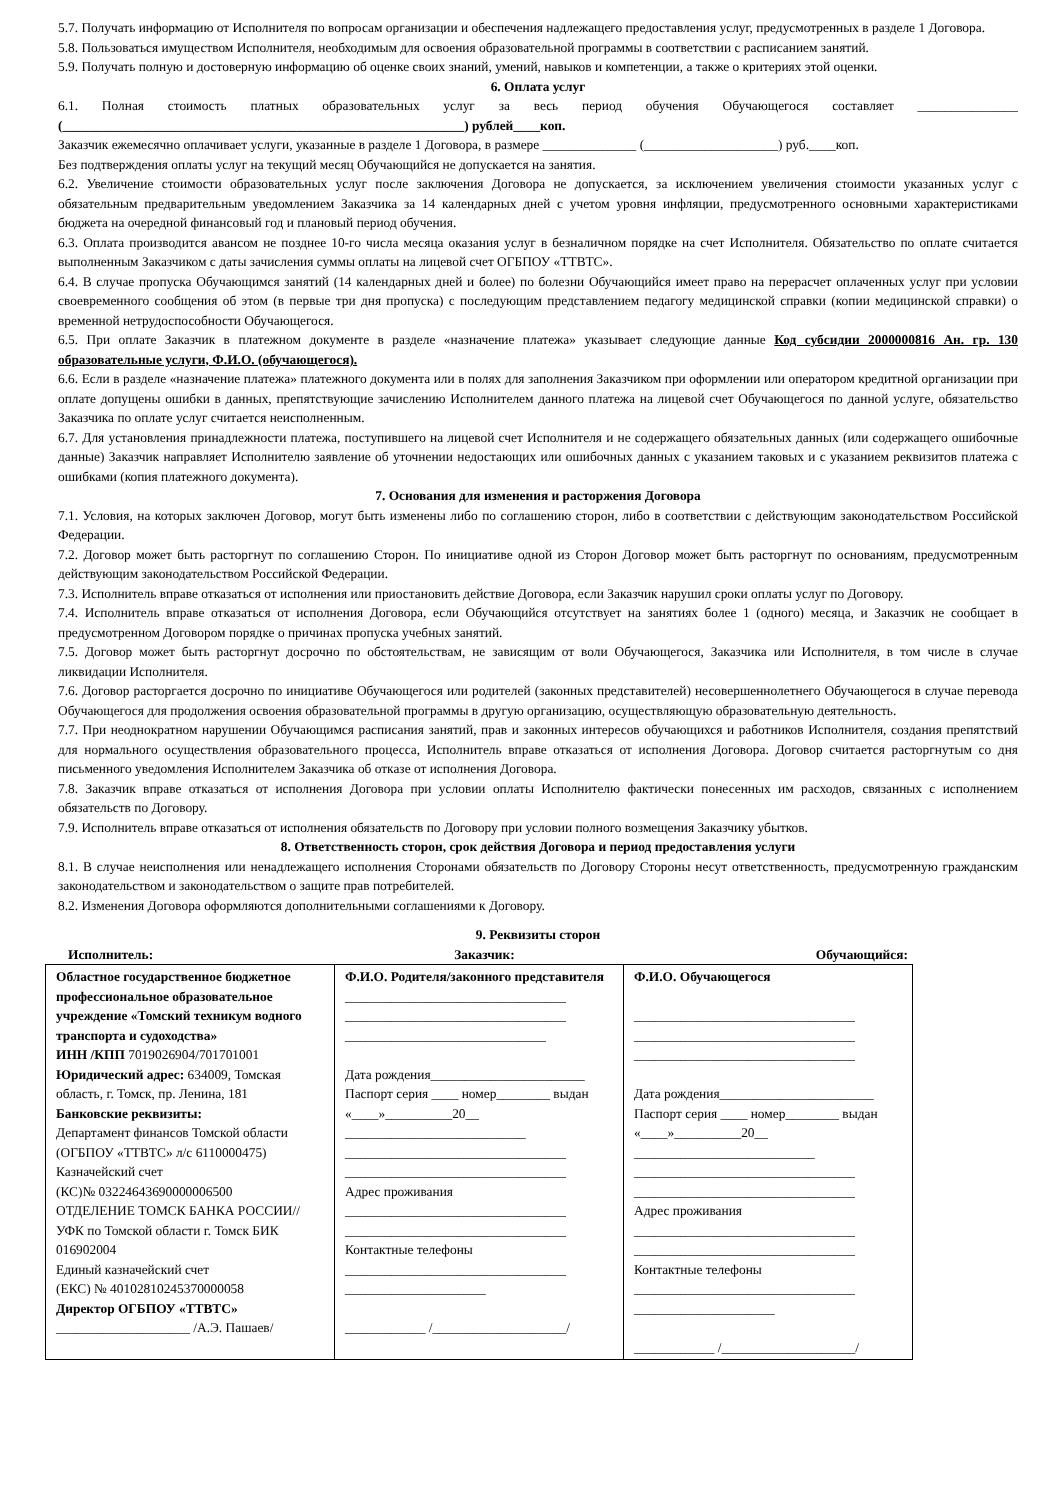5.7. Получать информацию от Исполнителя по вопросам организации и обеспечения надлежащего предоставления услуг, предусмотренных в разделе 1 Договора.
5.8. Пользоваться имуществом Исполнителя, необходимым для освоения образовательной программы в соответствии с расписанием занятий.
5.9. Получать полную и достоверную информацию об оценке своих знаний, умений, навыков и компетенции, а также о критериях этой оценки.
6. Оплата услуг
6.1. Полная стоимость платных образовательных услуг за весь период обучения Обучающегося составляет _______________ (____________________________________________________________) рублей____коп.
Заказчик ежемесячно оплачивает услуги, указанные в разделе 1 Договора, в размере ______________ (____________________) руб.____коп.
Без подтверждения оплаты услуг на текущий месяц Обучающийся не допускается на занятия.
6.2. Увеличение стоимости образовательных услуг после заключения Договора не допускается, за исключением увеличения стоимости указанных услуг с обязательным предварительным уведомлением Заказчика за 14 календарных дней с учетом уровня инфляции, предусмотренного основными характеристиками бюджета на очередной финансовый год и плановый период обучения.
6.3. Оплата производится авансом не позднее 10-го числа месяца оказания услуг в безналичном порядке на счет Исполнителя. Обязательство по оплате считается выполненным Заказчиком с даты зачисления суммы оплаты на лицевой счет ОГБПОУ «ТТВТС».
6.4. В случае пропуска Обучающимся занятий (14 календарных дней и более) по болезни Обучающийся имеет право на перерасчет оплаченных услуг при условии своевременного сообщения об этом (в первые три дня пропуска) с последующим представлением педагогу медицинской справки (копии медицинской справки) о временной нетрудоспособности Обучающегося.
6.5. При оплате Заказчик в платежном документе в разделе «назначение платежа» указывает следующие данные Код субсидии 2000000816 Ан. гр. 130 образовательные услуги, Ф.И.О. (обучающегося).
6.6. Если в разделе «назначение платежа» платежного документа или в полях для заполнения Заказчиком при оформлении или оператором кредитной организации при оплате допущены ошибки в данных, препятствующие зачислению Исполнителем данного платежа на лицевой счет Обучающегося по данной услуге, обязательство Заказчика по оплате услуг считается неисполненным.
6.7. Для установления принадлежности платежа, поступившего на лицевой счет Исполнителя и не содержащего обязательных данных (или содержащего ошибочные данные) Заказчик направляет Исполнителю заявление об уточнении недостающих или ошибочных данных с указанием таковых и с указанием реквизитов платежа с ошибками (копия платежного документа).
7. Основания для изменения и расторжения Договора
7.1. Условия, на которых заключен Договор, могут быть изменены либо по соглашению сторон, либо в соответствии с действующим законодательством Российской Федерации.
7.2. Договор может быть расторгнут по соглашению Сторон. По инициативе одной из Сторон Договор может быть расторгнут по основаниям, предусмотренным действующим законодательством Российской Федерации.
7.3. Исполнитель вправе отказаться от исполнения или приостановить действие Договора, если Заказчик нарушил сроки оплаты услуг по Договору.
7.4. Исполнитель вправе отказаться от исполнения Договора, если Обучающийся отсутствует на занятиях более 1 (одного) месяца, и Заказчик не сообщает в предусмотренном Договором порядке о причинах пропуска учебных занятий.
7.5. Договор может быть расторгнут досрочно по обстоятельствам, не зависящим от воли Обучающегося, Заказчика или Исполнителя, в том числе в случае ликвидации Исполнителя.
7.6. Договор расторгается досрочно по инициативе Обучающегося или родителей (законных представителей) несовершеннолетнего Обучающегося в случае перевода Обучающегося для продолжения освоения образовательной программы в другую организацию, осуществляющую образовательную деятельность.
7.7. При неоднократном нарушении Обучающимся расписания занятий, прав и законных интересов обучающихся и работников Исполнителя, создания препятствий для нормального осуществления образовательного процесса, Исполнитель вправе отказаться от исполнения Договора. Договор считается расторгнутым со дня письменного уведомления Исполнителем Заказчика об отказе от исполнения Договора.
7.8. Заказчик вправе отказаться от исполнения Договора при условии оплаты Исполнителю фактически понесенных им расходов, связанных с исполнением обязательств по Договору.
7.9. Исполнитель вправе отказаться от исполнения обязательств по Договору при условии полного возмещения Заказчику убытков.
8. Ответственность сторон, срок действия Договора и период предоставления услуги
8.1. В случае неисполнения или ненадлежащего исполнения Сторонами обязательств по Договору Стороны несут ответственность, предусмотренную гражданским законодательством и законодательством о защите прав потребителей.
8.2. Изменения Договора оформляются дополнительными соглашениями к Договору.
9. Реквизиты сторон
Исполнитель: Заказчик: Обучающийся:
| Областное государственное бюджетное профессиональное образовательное учреждение «Томский техникум водного транспорта и судоходства» ИНН /КПП 7019026904/701701001 Юридический адрес: 634009, Томская область, г. Томск, пр. Ленина, 181 Банковские реквизиты: Департамент финансов Томской области (ОГБПОУ «ТТВТС» л/с 6110000475) Казначейский счет (КС)№ 03224643690000006500 ОТДЕЛЕНИЕ ТОМСК БАНКА РОССИИ//УФК по Томской области г. Томск БИК 016902004 Единый казначейский счет (ЕКС) № 40102810245370000058 Директор ОГБПОУ «ТТВТС» ____________________ /А.Э. Пашаев/ | Ф.И.О. Родителя/законного представителя _________________________________ _________________________________ ______________________________ Дата рождения_______________________ Паспорт серия ____ номер________ выдан «____»__________20__ ___________________________ _________________________________ _________________________________ Адрес проживания _________________________________ _________________________________ Контактные телефоны _________________________________ _____________________ ____________ /____________________/ | Ф.И.О. Обучающегося _________________________________ _________________________________ _________________________________ Дата рождения_______________________ Паспорт серия ____ номер________ выдан «____»__________20__ ___________________________ _________________________________ _________________________________ Адрес проживания _________________________________ _________________________________ Контактные телефоны _________________________________ _____________________ ____________ /____________________/ |